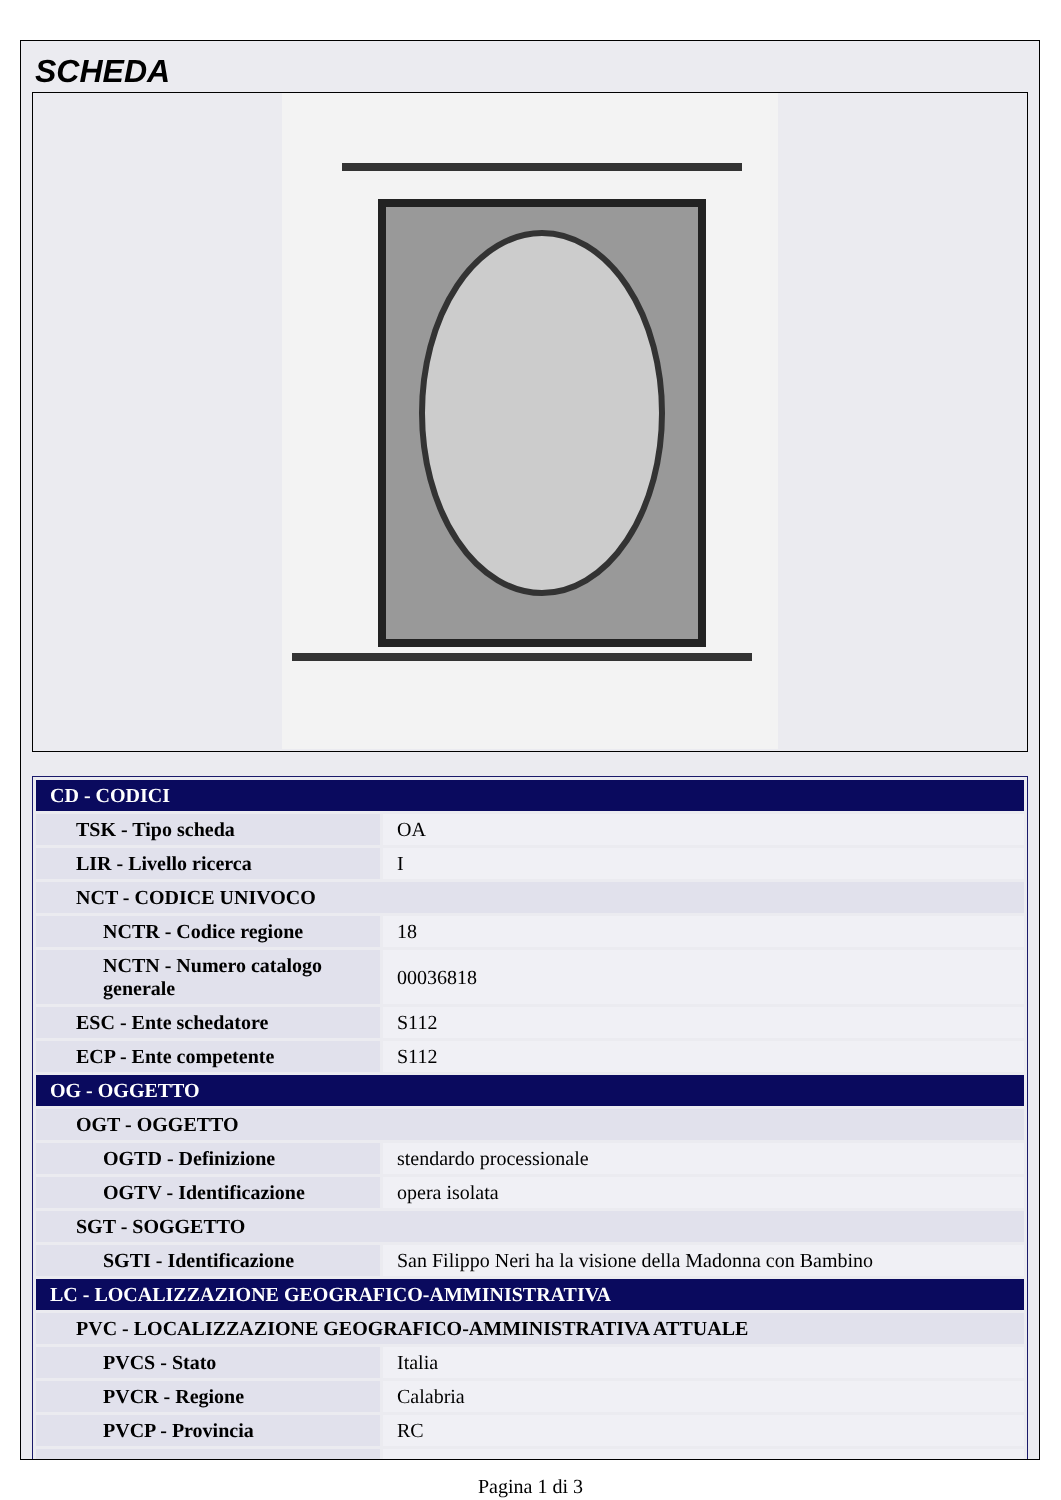SCHEDA
| CD - CODICI | |
| TSK - Tipo scheda | OA |
| LIR - Livello ricerca | I |
| NCT - CODICE UNIVOCO | |
| NCTR - Codice regione | 18 |
| NCTN - Numero catalogo generale | 00036818 |
| ESC - Ente schedatore | S112 |
| ECP - Ente competente | S112 |
| OG - OGGETTO | |
| OGT - OGGETTO | |
| OGTD - Definizione | stendardo processionale |
| OGTV - Identificazione | opera isolata |
| SGT - SOGGETTO | |
| SGTI - Identificazione | San Filippo Neri ha la visione della Madonna con Bambino |
| LC - LOCALIZZAZIONE GEOGRAFICO-AMMINISTRATIVA | |
| PVC - LOCALIZZAZIONE GEOGRAFICO-AMMINISTRATIVA ATTUALE | |
| PVCS - Stato | Italia |
| PVCR - Regione | Calabria |
| PVCP - Provincia | RC |
Pagina 1 di 3